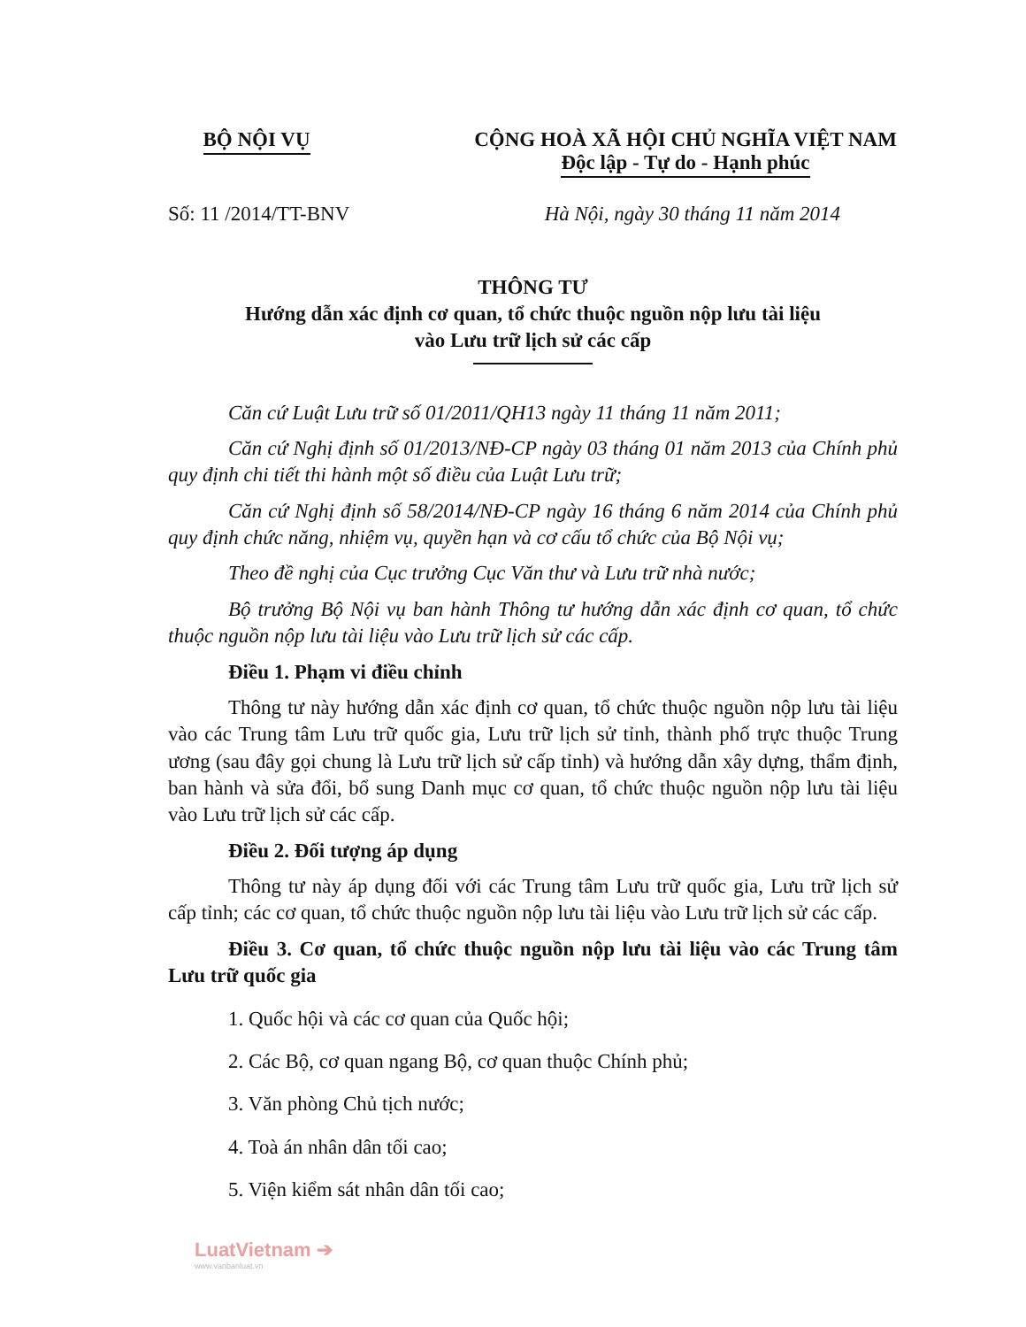BỘ NỘI VỤ CỘNG HOÀ XÃ HỘI CHỦ NGHĨA VIỆT NAM
Độc lập - Tự do - Hạnh phúc
Số: 11 /2014/TT-BNV Hà Nội, ngày 30 tháng 11 năm 2014
THÔNG TƯ
Hướng dẫn xác định cơ quan, tổ chức thuộc nguồn nộp lưu tài liệu
vào Lưu trữ lịch sử các cấp
Căn cứ Luật Lưu trữ số 01/2011/QH13 ngày 11 tháng 11 năm 2011;
Căn cứ Nghị định số 01/2013/NĐ-CP ngày 03 tháng 01 năm 2013 của Chính phủ quy định chi tiết thi hành một số điều của Luật Lưu trữ;
Căn cứ Nghị định số 58/2014/NĐ-CP ngày 16 tháng 6 năm 2014 của Chính phủ quy định chức năng, nhiệm vụ, quyền hạn và cơ cấu tổ chức của Bộ Nội vụ;
Theo đề nghị của Cục trưởng Cục Văn thư và Lưu trữ nhà nước;
Bộ trưởng Bộ Nội vụ ban hành Thông tư hướng dẫn xác định cơ quan, tổ chức thuộc nguồn nộp lưu tài liệu vào Lưu trữ lịch sử các cấp.
Điều 1. Phạm vi điều chỉnh
Thông tư này hướng dẫn xác định cơ quan, tổ chức thuộc nguồn nộp lưu tài liệu vào các Trung tâm Lưu trữ quốc gia, Lưu trữ lịch sử tỉnh, thành phố trực thuộc Trung ương (sau đây gọi chung là Lưu trữ lịch sử cấp tỉnh) và hướng dẫn xây dựng, thẩm định, ban hành và sửa đổi, bổ sung Danh mục cơ quan, tổ chức thuộc nguồn nộp lưu tài liệu vào Lưu trữ lịch sử các cấp.
Điều 2. Đối tượng áp dụng
Thông tư này áp dụng đối với các Trung tâm Lưu trữ quốc gia, Lưu trữ lịch sử cấp tỉnh; các cơ quan, tổ chức thuộc nguồn nộp lưu tài liệu vào Lưu trữ lịch sử các cấp.
Điều 3. Cơ quan, tổ chức thuộc nguồn nộp lưu tài liệu vào các Trung tâm Lưu trữ quốc gia
1. Quốc hội và các cơ quan của Quốc hội;
2. Các Bộ, cơ quan ngang Bộ, cơ quan thuộc Chính phủ;
3. Văn phòng Chủ tịch nước;
4. Toà án nhân dân tối cao;
5. Viện kiểm sát nhân dân tối cao;
LuatVietnam ➔
www.vanbanluat.vn